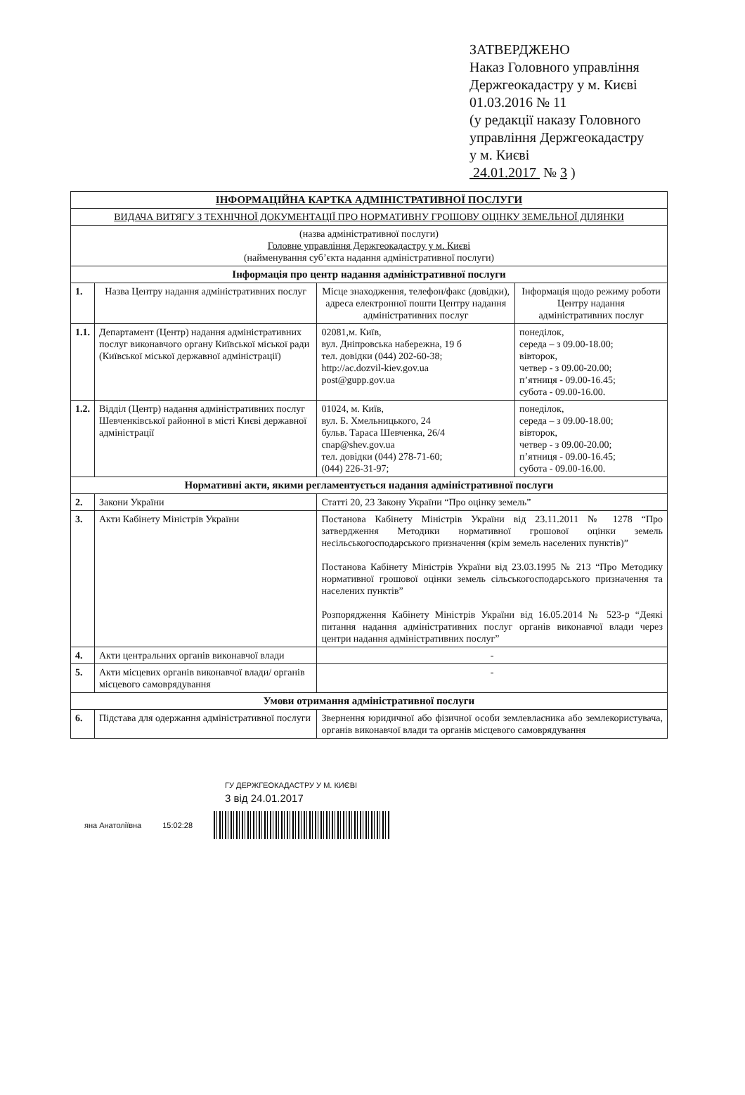ЗАТВЕРДЖЕНО
Наказ Головного управління
Держгеокадастру у м. Києві
01.03.2016 № 11
(у редакції наказу Головного
управління Держгеокадастру
у м. Києві
24.01.2017 № 3 )
| ІНФОРМАЦІЙНА КАРТКА АДМІНІСТРАТИВНОЇ ПОСЛУГИ | | | |
| ВИДАЧА ВИТЯГУ З ТЕХНІЧНОЇ ДОКУМЕНТАЦІЇ ПРО НОРМАТИВНУ ГРОШОВУ ОЦІНКУ ЗЕМЕЛЬНОЇ ДІЛЯНКИ | | | |
| (назва адміністративної послуги) Головне управління Держгеокадастру у м. Києві (найменування суб’єкта надання адміністративної послуги) | | | |
| Інформація про центр надання адміністративної послуги | | | |
| 1. | Назва Центру надання адміністративних послуг | Місце знаходження, телефон/факс (довідки), адреса електронної пошти Центру надання адміністративних послуг | Інформація щодо режиму роботи Центру надання адміністративних послуг |
| 1.1. | Департамент (Центр) надання адміністративних послуг виконавчого органу Київської міської ради (Київської міської державної адміністрації) | 02081,м. Київ, вул. Дніпровська набережна, 19 б тел. довідки (044) 202-60-38; http://ac.dozvil-kiev.gov.ua post@gupp.gov.ua | понеділок, середа – з 09.00-18.00; вівторок, четвер - з 09.00-20.00; п’ятниця - 09.00-16.45; субота - 09.00-16.00. |
| 1.2. | Відділ (Центр) надання адміністративних послуг Шевченківської районної в місті Києві державної адміністрації | 01024, м. Київ, вул. Б. Хмельницького, 24 бульв. Тараса Шевченка, 26/4 cnap@shev.gov.ua тел. довідки (044) 278-71-60; (044) 226-31-97; | понеділок, середа – з 09.00-18.00; вівторок, четвер - з 09.00-20.00; п’ятниця - 09.00-16.45; субота - 09.00-16.00. |
| Нормативні акти, якими регламентується надання адміністративної послуги | | | |
| 2. | Закони України | Статті 20, 23 Закону України “Про оцінку земель” | |
| 3. | Акти Кабінету Міністрів України | Постанова Кабінету Міністрів України від 23.11.2011 № 1278 “Про затвердження Методики нормативної грошової оцінки земель несільськогосподарського призначення (крім земель населених пунктів)” Постанова Кабінету Міністрів України від 23.03.1995 № 213 “Про Методику нормативної грошової оцінки земель сільськогосподарського призначення та населених пунктів” Розпорядження Кабінету Міністрів України від 16.05.2014 № 523-р “Деякі питання надання адміністративних послуг органів виконавчої влади через центри надання адміністративних послуг” | |
| 4. | Акти центральних органів виконавчої влади | - | |
| 5. | Акти місцевих органів виконавчої влади/ органів місцевого самоврядування | - | |
| Умови отримання адміністративної послуги | | | |
| 6. | Підстава для одержання адміністративної послуги | Звернення юридичної або фізичної особи землевласника або землекористувача, органів виконавчої влади та органів місцевого самоврядування | |
ГУ ДЕРЖГЕОКАДАСТРУ У М. КИЄВІ
3 від 24.01.2017
яна Анатоліївна 15:02:28